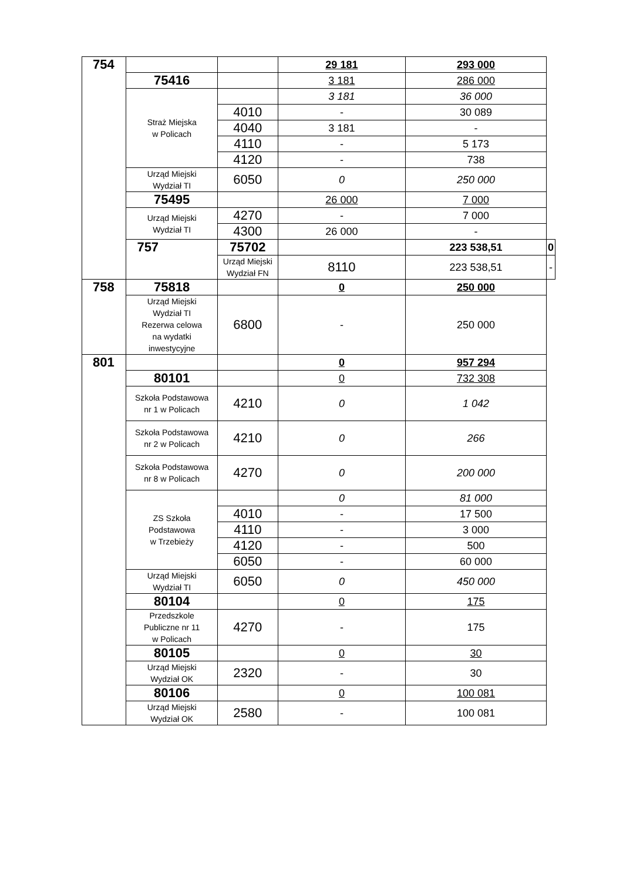| 754 | | | 29 181 | 293 000 | |
| | 75416 | | 3 181 | 286 000 | |
| | Straż Miejska w Policach | | 3 181 | 36 000 | |
| | | 4010 | - | 30 089 | |
| | | 4040 | 3 181 | - | |
| | | 4110 | - | 5 173 | |
| | | 4120 | - | 738 | |
| | Urząd Miejski Wydział TI | 6050 | 0 | 250 000 | |
| | 75495 | | 26 000 | 7 000 | |
| | Urząd Miejski Wydział TI | 4270 | - | 7 000 | |
| | | 4300 | 26 000 | - | |
| | 757 | 75702 | | 223 538,51 | 0 |
| | | Urząd Miejski Wydział FN | 8110 | 223 538,51 | - |
| 758 | 75818 | | 0 | 250 000 | |
| | Urząd Miejski Wydział TI Rezerwa celowa na wydatki inwestycyjne | 6800 | - | 250 000 | |
| 801 | | | 0 | 957 294 | |
| | 80101 | | 0 | 732 308 | |
| | Szkoła Podstawowa nr 1 w Policach | 4210 | 0 | 1 042 | |
| | Szkoła Podstawowa nr 2 w Policach | 4210 | 0 | 266 | |
| | Szkoła Podstawowa nr 8 w Policach | 4270 | 0 | 200 000 | |
| | ZS Szkoła Podstawowa w Trzebieży | | 0 | 81 000 | |
| | | 4010 | - | 17 500 | |
| | | 4110 | - | 3 000 | |
| | | 4120 | - | 500 | |
| | | 6050 | - | 60 000 | |
| | Urząd Miejski Wydział TI | 6050 | 0 | 450 000 | |
| | 80104 | | 0 | 175 | |
| | Przedszkole Publiczne nr 11 w Policach | 4270 | - | 175 | |
| | 80105 | | 0 | 30 | |
| | Urząd Miejski Wydział OK | 2320 | - | 30 | |
| | 80106 | | 0 | 100 081 | |
| | Urząd Miejski Wydział OK | 2580 | - | 100 081 | |